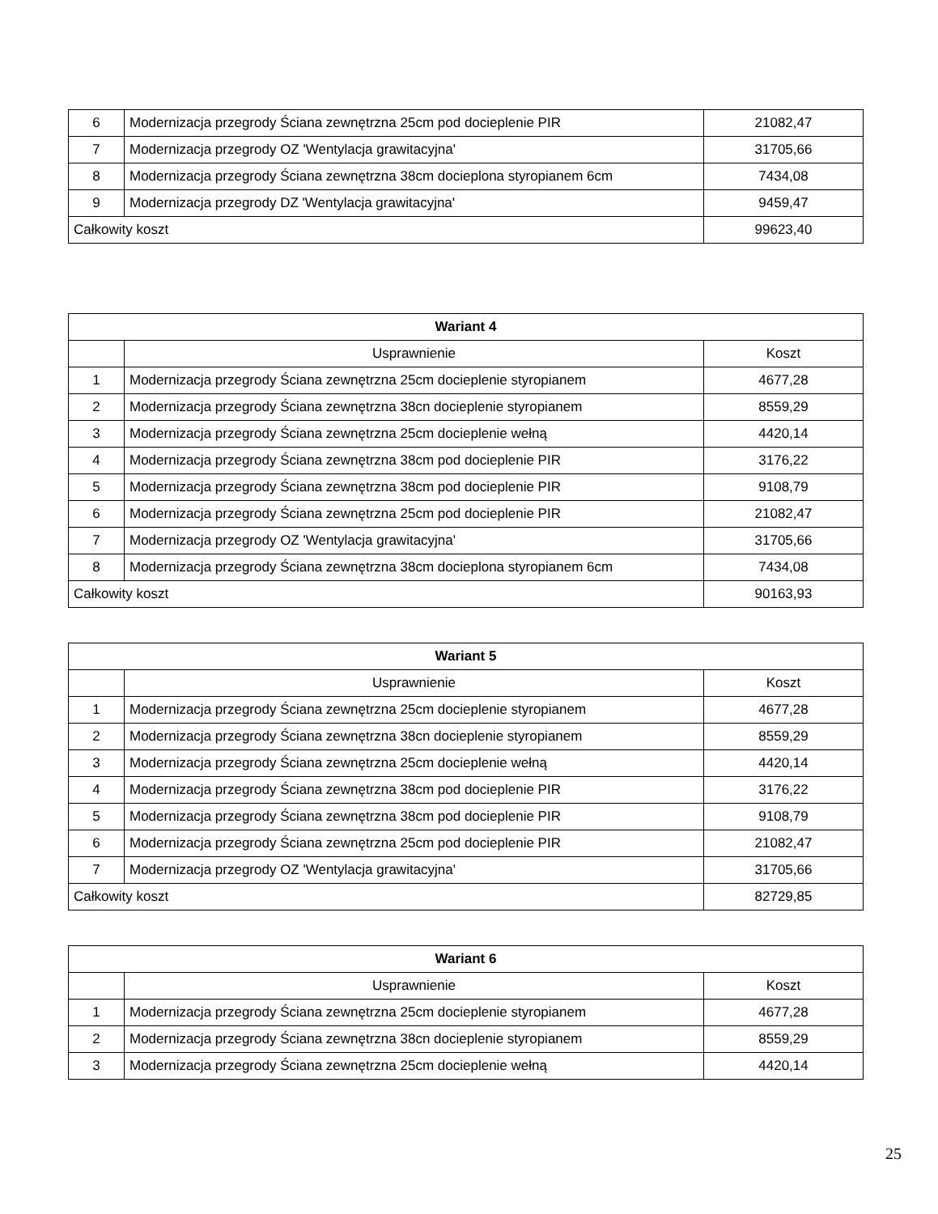| 6 | Modernizacja przegrody Ściana zewnętrzna 25cm pod docieplenie PIR | 21082,47 |
| 7 | Modernizacja przegrody OZ 'Wentylacja grawitacyjna' | 31705,66 |
| 8 | Modernizacja przegrody Ściana zewnętrzna 38cm docieplona styropianem 6cm | 7434,08 |
| 9 | Modernizacja przegrody DZ 'Wentylacja grawitacyjna' | 9459,47 |
| Całkowity koszt | | 99623,40 |
| Wariant 4 | | |
| --- | --- | --- |
| | Usprawnienie | Koszt |
| 1 | Modernizacja przegrody Ściana zewnętrzna 25cm docieplenie styropianem | 4677,28 |
| 2 | Modernizacja przegrody Ściana zewnętrzna 38cn docieplenie styropianem | 8559,29 |
| 3 | Modernizacja przegrody Ściana zewnętrzna 25cm docieplenie wełną | 4420,14 |
| 4 | Modernizacja przegrody Ściana zewnętrzna 38cm pod docieplenie PIR | 3176,22 |
| 5 | Modernizacja przegrody Ściana zewnętrzna 38cm pod docieplenie PIR | 9108,79 |
| 6 | Modernizacja przegrody Ściana zewnętrzna 25cm pod docieplenie PIR | 21082,47 |
| 7 | Modernizacja przegrody OZ 'Wentylacja grawitacyjna' | 31705,66 |
| 8 | Modernizacja przegrody Ściana zewnętrzna 38cm docieplona styropianem 6cm | 7434,08 |
| Całkowity koszt | | 90163,93 |
| Wariant 5 | | |
| --- | --- | --- |
| | Usprawnienie | Koszt |
| 1 | Modernizacja przegrody Ściana zewnętrzna 25cm docieplenie styropianem | 4677,28 |
| 2 | Modernizacja przegrody Ściana zewnętrzna 38cn docieplenie styropianem | 8559,29 |
| 3 | Modernizacja przegrody Ściana zewnętrzna 25cm docieplenie wełną | 4420,14 |
| 4 | Modernizacja przegrody Ściana zewnętrzna 38cm pod docieplenie PIR | 3176,22 |
| 5 | Modernizacja przegrody Ściana zewnętrzna 38cm pod docieplenie PIR | 9108,79 |
| 6 | Modernizacja przegrody Ściana zewnętrzna 25cm pod docieplenie PIR | 21082,47 |
| 7 | Modernizacja przegrody OZ 'Wentylacja grawitacyjna' | 31705,66 |
| Całkowity koszt | | 82729,85 |
| Wariant 6 | | |
| --- | --- | --- |
| | Usprawnienie | Koszt |
| 1 | Modernizacja przegrody Ściana zewnętrzna 25cm docieplenie styropianem | 4677,28 |
| 2 | Modernizacja przegrody Ściana zewnętrzna 38cn docieplenie styropianem | 8559,29 |
| 3 | Modernizacja przegrody Ściana zewnętrzna 25cm docieplenie wełną | 4420,14 |
25